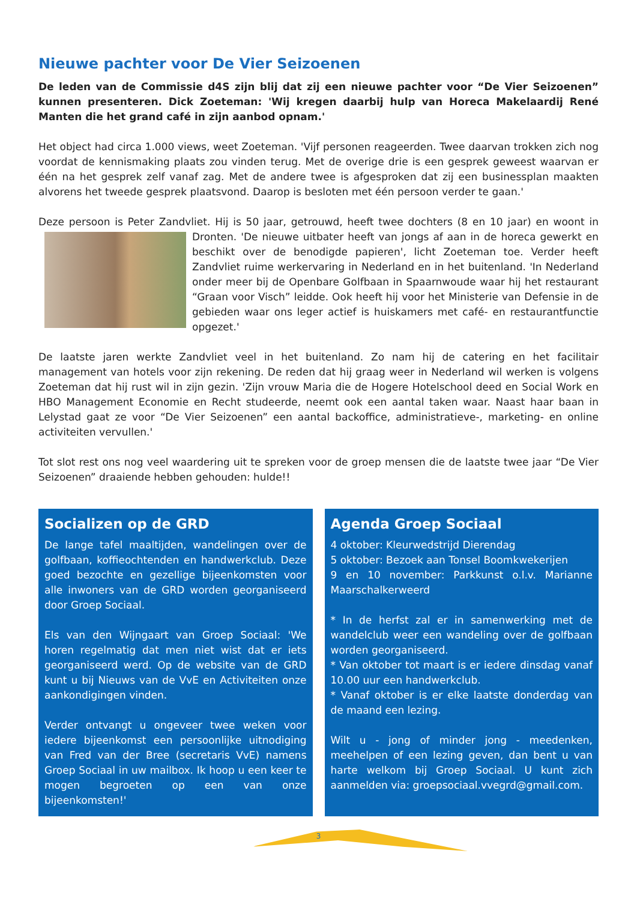Nieuwe pachter voor De Vier Seizoenen
De leden van de Commissie d4S zijn blij dat zij een nieuwe pachter voor “De Vier Seizoenen” kunnen presenteren. Dick Zoeteman: 'Wij kregen daarbij hulp van Horeca Makelaardij René Manten die het grand café in zijn aanbod opnam.'
Het object had circa 1.000 views, weet Zoeteman. 'Vijf personen reageerden. Twee daarvan trokken zich nog voordat de kennismaking plaats zou vinden terug. Met de overige drie is een gesprek geweest waarvan er één na het gesprek zelf vanaf zag. Met de andere twee is afgesproken dat zij een businessplan maakten alvorens het tweede gesprek plaatsvond. Daarop is besloten met één persoon verder te gaan.'
Deze persoon is Peter Zandvliet. Hij is 50 jaar, getrouwd, heeft twee dochters (8 en 10 jaar) en woont in Dronten. 'De nieuwe uitbater heeft van jongs af aan in de horeca gewerkt en beschikt over de benodigde papieren', licht Zoeteman toe. Verder heeft Zandvliet ruime werkervaring in Nederland en in het buitenland. 'In Nederland onder meer bij de Openbare Golfbaan in Spaarnwoude waar hij het restaurant “Graan voor Visch” leidde. Ook heeft hij voor het Ministerie van Defensie in de gebieden waar ons leger actief is huiskamers met café- en restaurantfunctie opgezet.'
De laatste jaren werkte Zandvliet veel in het buitenland. Zo nam hij de catering en het facilitair management van hotels voor zijn rekening. De reden dat hij graag weer in Nederland wil werken is volgens Zoeteman dat hij rust wil in zijn gezin. 'Zijn vrouw Maria die de Hogere Hotelschool deed en Social Work en HBO Management Economie en Recht studeerde, neemt ook een aantal taken waar. Naast haar baan in Lelystad gaat ze voor “De Vier Seizoenen” een aantal backoffice, administratieve-, marketing- en online activiteiten vervullen.'
Tot slot rest ons nog veel waardering uit te spreken voor de groep mensen die de laatste twee jaar “De Vier Seizoenen” draaiende hebben gehouden: hulde!!
Socializen op de GRD
De lange tafel maaltijden, wandelingen over de golfbaan, koffieochtenden en handwerkclub. Deze goed bezochte en gezellige bijeenkomsten voor alle inwoners van de GRD worden georganiseerd door Groep Sociaal.
Els van den Wijngaart van Groep Sociaal: 'We horen regelmatig dat men niet wist dat er iets georganiseerd werd. Op de website van de GRD kunt u bij Nieuws van de VvE en Activiteiten onze aankondigingen vinden.
Verder ontvangt u ongeveer twee weken voor iedere bijeenkomst een persoonlijke uitnodiging van Fred van der Bree (secretaris VvE) namens Groep Sociaal in uw mailbox. Ik hoop u een keer te mogen begroeten op een van onze bijeenkomsten!'
Agenda Groep Sociaal
4 oktober: Kleurwedstrijd Dierendag
5 oktober: Bezoek aan Tonsel Boomkwekerijen
9 en 10 november: Parkkunst o.l.v. Marianne Maarschalkerweerd
* In de herfst zal er in samenwerking met de wandelclub weer een wandeling over de golfbaan worden georganiseerd.
* Van oktober tot maart is er iedere dinsdag vanaf 10.00 uur een handwerkclub.
* Vanaf oktober is er elke laatste donderdag van de maand een lezing.
Wilt u - jong of minder jong - meedenken, meehelpen of een lezing geven, dan bent u van harte welkom bij Groep Sociaal. U kunt zich aanmelden via: groepsociaal.vvegrd@gmail.com.
3